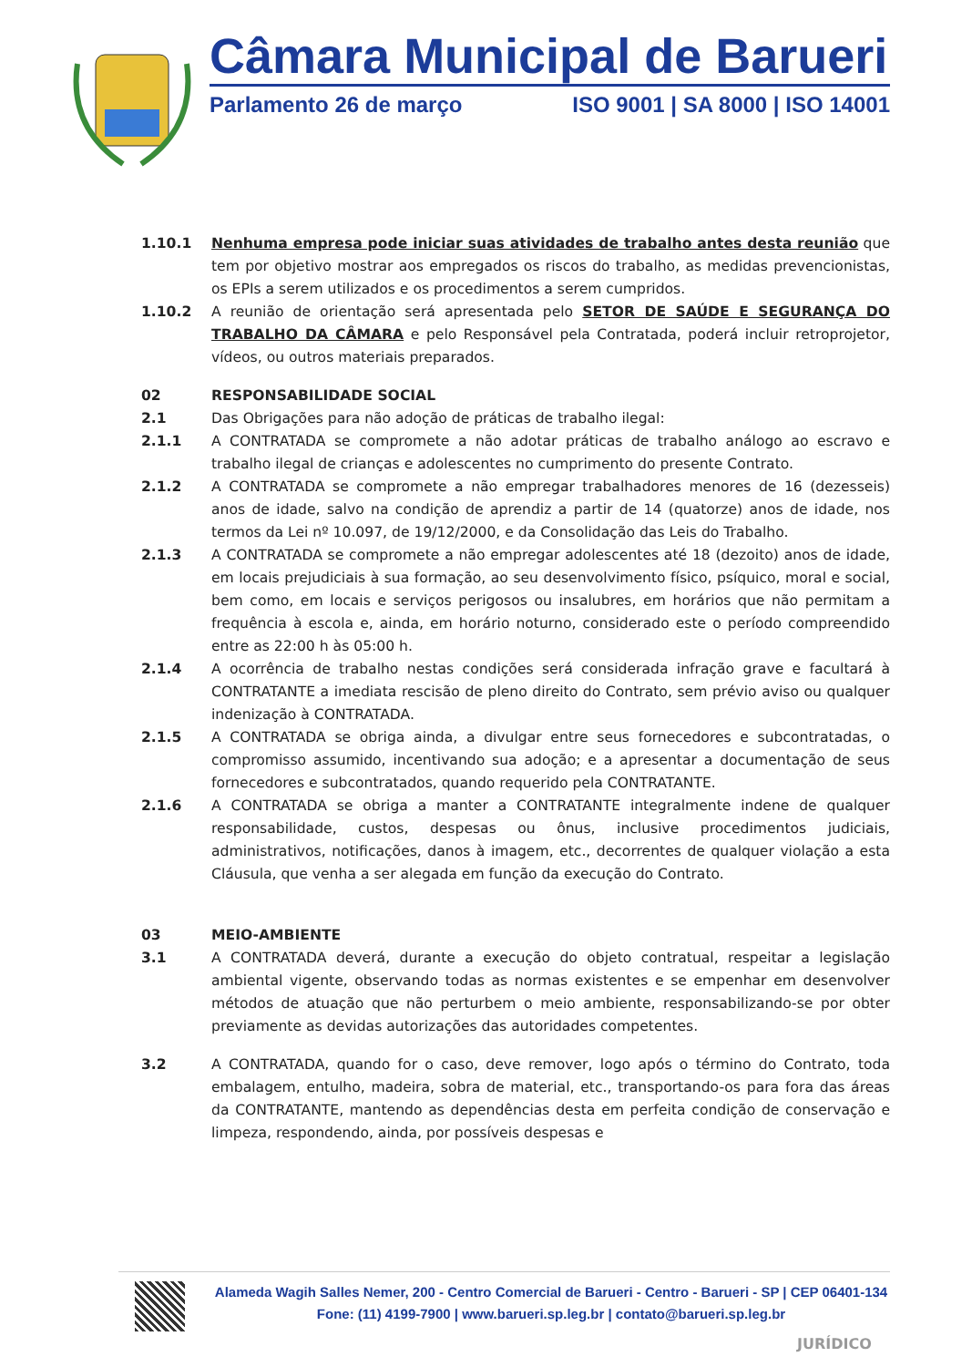Câmara Municipal de Barueri
Parlamento 26 de março ISO 9001 | SA 8000 | ISO 14001
1.10.1 Nenhuma empresa pode iniciar suas atividades de trabalho antes desta reunião que tem por objetivo mostrar aos empregados os riscos do trabalho, as medidas prevencionistas, os EPIs a serem utilizados e os procedimentos a serem cumpridos.
1.10.2 A reunião de orientação será apresentada pelo SETOR DE SAÚDE E SEGURANÇA DO TRABALHO DA CÂMARA e pelo Responsável pela Contratada, poderá incluir retroprojetor, vídeos, ou outros materiais preparados.
02 RESPONSABILIDADE SOCIAL
2.1 Das Obrigações para não adoção de práticas de trabalho ilegal:
2.1.1 A CONTRATADA se compromete a não adotar práticas de trabalho análogo ao escravo e trabalho ilegal de crianças e adolescentes no cumprimento do presente Contrato.
2.1.2 A CONTRATADA se compromete a não empregar trabalhadores menores de 16 (dezesseis) anos de idade, salvo na condição de aprendiz a partir de 14 (quatorze) anos de idade, nos termos da Lei nº 10.097, de 19/12/2000, e da Consolidação das Leis do Trabalho.
2.1.3 A CONTRATADA se compromete a não empregar adolescentes até 18 (dezoito) anos de idade, em locais prejudiciais à sua formação, ao seu desenvolvimento físico, psíquico, moral e social, bem como, em locais e serviços perigosos ou insalubres, em horários que não permitam a frequência à escola e, ainda, em horário noturno, considerado este o período compreendido entre as 22:00 h às 05:00 h.
2.1.4 A ocorrência de trabalho nestas condições será considerada infração grave e facultará à CONTRATANTE a imediata rescisão de pleno direito do Contrato, sem prévio aviso ou qualquer indenização à CONTRATADA.
2.1.5 A CONTRATADA se obriga ainda, a divulgar entre seus fornecedores e subcontratadas, o compromisso assumido, incentivando sua adoção; e a apresentar a documentação de seus fornecedores e subcontratados, quando requerido pela CONTRATANTE.
2.1.6 A CONTRATADA se obriga a manter a CONTRATANTE integralmente indene de qualquer responsabilidade, custos, despesas ou ônus, inclusive procedimentos judiciais, administrativos, notificações, danos à imagem, etc., decorrentes de qualquer violação a esta Cláusula, que venha a ser alegada em função da execução do Contrato.
03 MEIO-AMBIENTE
3.1 A CONTRATADA deverá, durante a execução do objeto contratual, respeitar a legislação ambiental vigente, observando todas as normas existentes e se empenhar em desenvolver métodos de atuação que não perturbem o meio ambiente, responsabilizando-se por obter previamente as devidas autorizações das autoridades competentes.
3.2 A CONTRATADA, quando for o caso, deve remover, logo após o término do Contrato, toda embalagem, entulho, madeira, sobra de material, etc., transportando-os para fora das áreas da CONTRATANTE, mantendo as dependências desta em perfeita condição de conservação e limpeza, respondendo, ainda, por possíveis despesas e
Alameda Wagih Salles Nemer, 200 - Centro Comercial de Barueri - Centro - Barueri - SP | CEP 06401-134
Fone: (11) 4199-7900 | www.barueri.sp.leg.br | contato@barueri.sp.leg.br
JURÍDICO